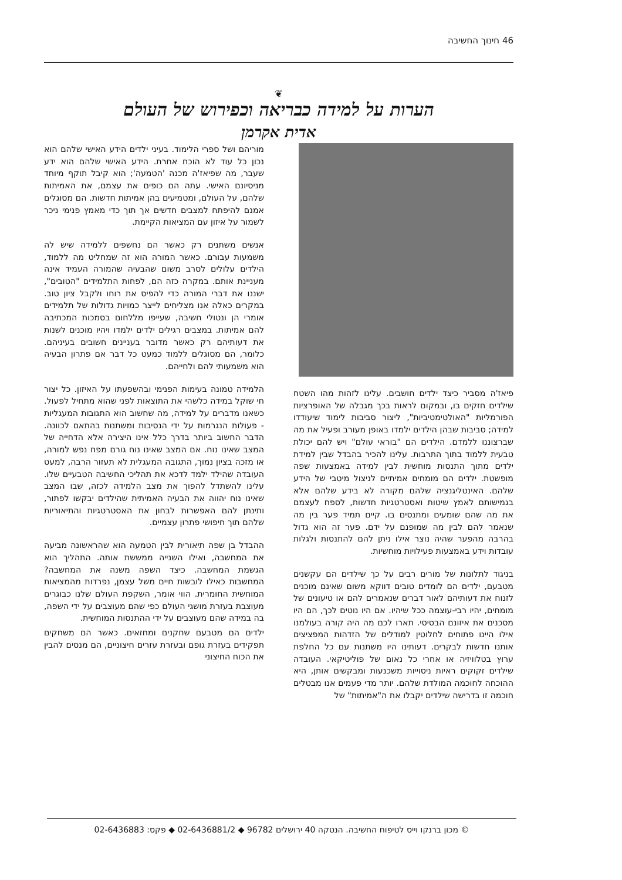46 חינוך החשיבה
❦
הערות על למידה כבריאה וכפירוש של העולם
אדית אקרמן
פיאז'ה מסביר כיצד ילדים חושבים. עלינו לזהות מהו השטח שילדים חזקים בו, ובמקום לראות בכך מגבלה של האופרציות הפורמליות "האולטימטיביות", ליצור סביבות לימוד שיעודדו למידה; סביבות שבהן הילדים ילמדו באופן מעורב ופעיל את מה שברצוננו ללמדם. הילדים הם "בוראי עולם" ויש להם יכולת טבעית ללמוד בתוך התרבות. עלינו להכיר בהבדל שבין למידת ילדים מתוך התנסות מוחשית לבין למידה באמצעות שפה מופשטת. ילדים הם מומחים אמיתיים לניצול מיטבי של הידע שלהם. האינטליגנציה שלהם מקורה לא בידע שלהם אלא בגמישותם לאמץ שיטות ואסטרטגיות חדשות, לספח לעצמם את מה שהם שומעים ומתנסים בו. קיים תמיד פער בין מה שנאמר להם לבין מה שמופנם על ידם. פער זה הוא גדול בהרבה מהפער שהיה נוצר אילו ניתן להם להתנסות ולגלות עובדות וידע באמצעות פעילויות מוחשיות.
בניגוד לתלונות של מורים רבים על כך שילדים הם עקשנים מטבעם, ילדים הם לומדים טובים דווקא משום שאינם מוכנים לזנוח את דעותיהם לאור דברים שנאמרים להם או טיעונים של מומחים, יהיו רבי-עוצמה ככל שיהיו. אם היו נוטים לכך, הם היו מסכנים את איזונם הבסיסי. תארו לכם מה היה קורה בעולמנו אילו היינו פתוחים לחלוטין למודלים של הזדהות המפציצים אותנו חדשות לבקרים. דעותינו היו משתנות עם כל החלפת ערוץ בטלוויזיה או אחרי כל נאום של פוליטיקאי. העובדה שילדים זקוקים ראיות ניסוייות משכנעות ומבקשים אותן, היא ההוכחה לחוכמה המולדת שלהם. יותר מדי פעמים אנו מבטלים חוכמה זו בדרישה שילדים יקבלו את ה"אמיתות" של
מוריהם ושל ספרי הלימוד. בעיני ילדים הידע האישי שלהם הוא נכון כל עוד לא הוכח אחרת. הידע האישי שלהם הוא ידע שעבר, מה שפיאז'ה מכנה 'הטמעה'; הוא קיבל תוקף מיוחד מניסיונם האישי. עתה הם כופים את עצמם, את האמיתות שלהם, על העולם, ומטמיעים בהן אמיתות חדשות. הם מסוגלים אמנם להיפתח למצבים חדשים אך תוך כדי מאמץ פנימי ניכר לשמור על איזון עם המציאות הקיימת.
אנשים משתנים רק כאשר הם נחשפים ללמידה שיש לה משמעות עבורם. כאשר המורה הוא זה שמחליט מה ללמוד, הילדים עלולים לסרב משום שהבעיה שהמורה העמיד אינה מעניינת אותם. במקרה כזה הם, לפחות התלמידים "הטובים", ישננו את דברי המורה כדי להפיס את רוחו ולקבל ציון טוב. במקרים כאלה אנו מצליחים לייצר כמויות גדולות של תלמידים אומרי הן ונטולי חשיבה, שעייפו מללחום בסמכות המכתיבה להם אמיתות. במצבים רגילים ילדים ילמדו ויהיו מוכנים לשנות את דעותיהם רק כאשר מדובר בעניינים חשובים בעיניהם. כלומר, הם מסוגלים ללמוד כמעט כל דבר אם פתרון הבעיה הוא משמעותי להם ולחייהם.
הלמידה טמונה בעימות הפנימי ובהשפעתו על האיזון. כל יצור חי שוקל במידה כלשהי את התוצאות לפני שהוא מתחיל לפעול. כשאנו מדברים על למידה, מה שחשוב הוא התגובות המעגליות - פעולות הנגרמות על ידי הנסיבות ומשתנות בהתאם לכוונה. הדבר החשוב ביותר בדרך כלל אינו היצירה אלא הדחייה של המצב שאינו נוח. אם המצב שאינו נוח גורם מפח נפש למורה, או מזכה בציון נמוך, התגובה המעגלית לא תעזור הרבה, למעט העובדה שהילד ילמד לדכא את תהליכי החשיבה הטבעיים שלו. עלינו להשתדל להפוך את מצב הלמידה לכזה, שבו המצב שאינו נוח יהווה את הבעיה האמיתית שהילדים יבקשו לפתור, ותינתן להם האפשרות לבחון את האסטרטגיות והתיאוריות שלהם תוך חיפושי פתרון עצמיים.
ההבדל בן שפה תיאורית לבין הטמעה הוא שהראשונה מביעה את המחשבה, ואילו השנייה ממששת אותה. התהליך הוא הגשמת המחשבה. כיצד השפה משנה את המחשבה? המחשבות כאילו לובשות חיים משל עצמן, נפרדות מהמציאות המוחשית החומרית. הווי אומר, השקפת העולם שלנו כבוגרים מעוצבת בעזרת מושגי העולם כפי שהם מעוצבים על ידי השפה, בה במידה שהם מעוצבים על ידי ההתנסות המוחשית.
ילדים הם מטבעם שחקנים ומחזאים. כאשר הם משחקים תפקידים בעזרת גופם ובעזרת עזרים חיצוניים, הם מנסים להבין את הכוח החיצוני
© מכון ברנקו וייס לטיפוח החשיבה. הנטקה 40 ירושלים 96782 ◆ 02-6436881/2 ◆ פקס: 02-6436883